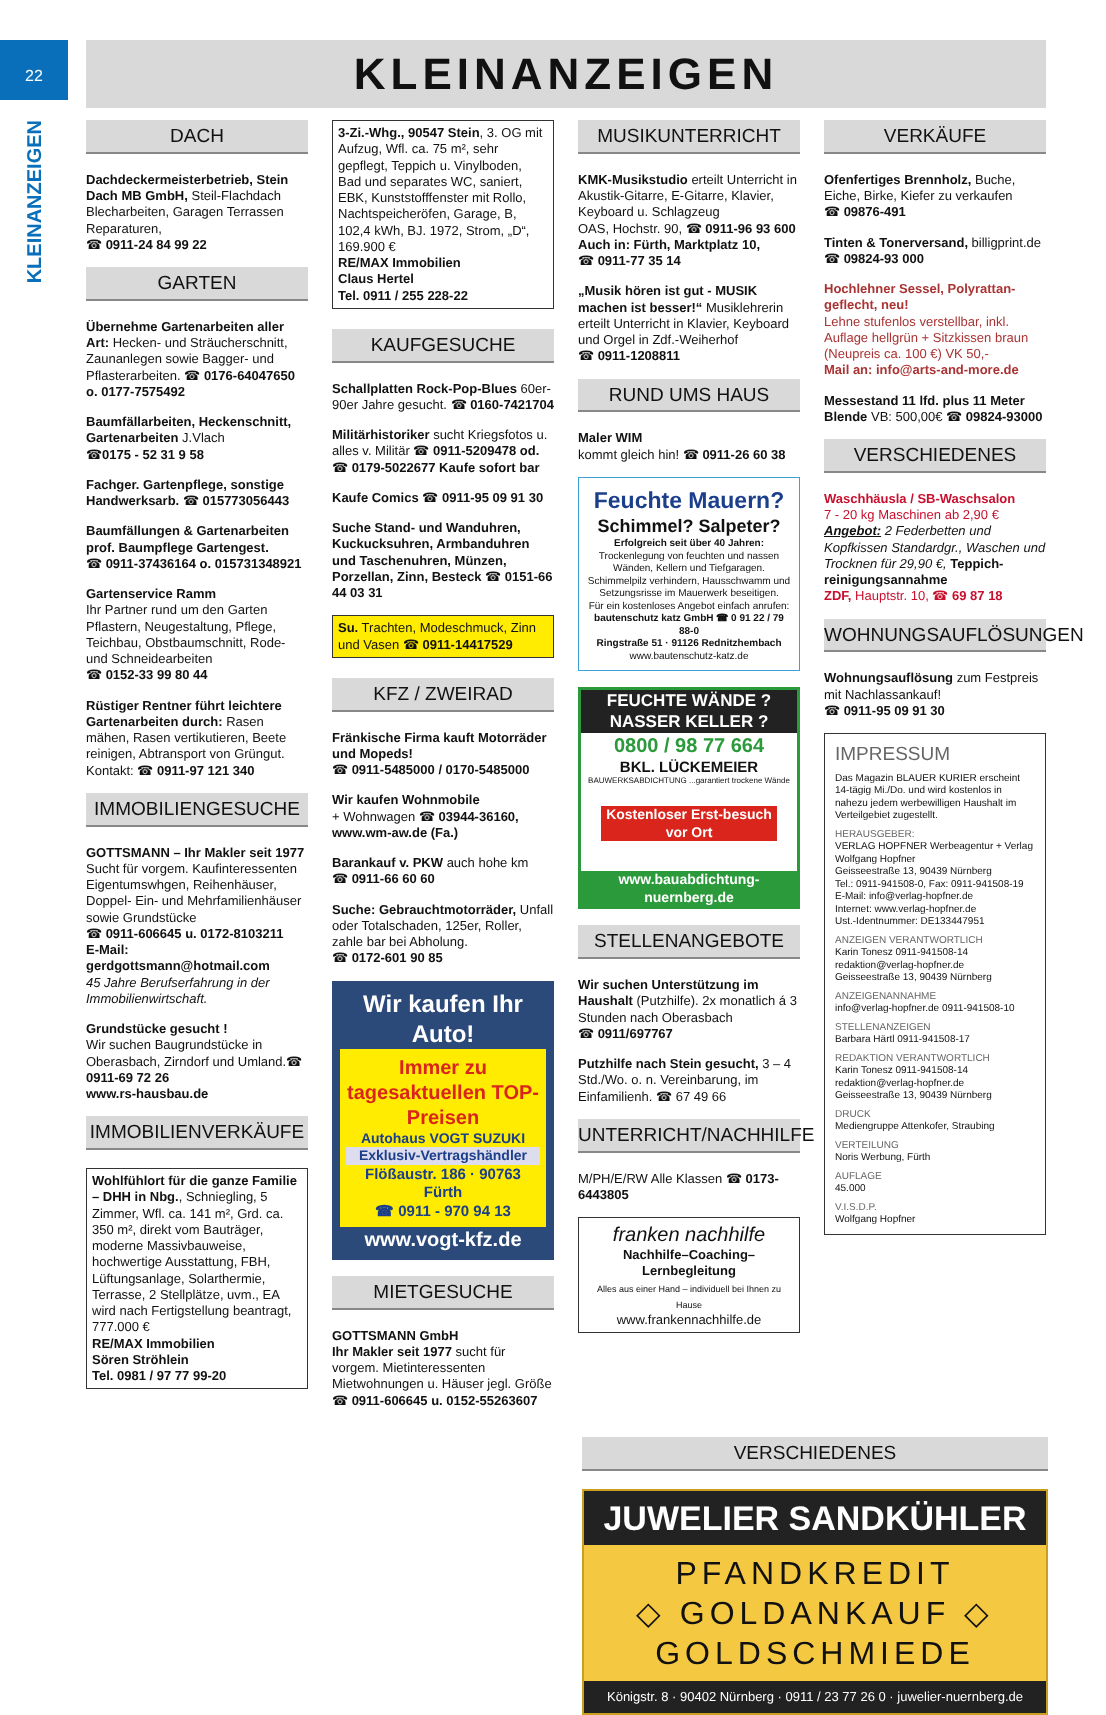22
KLEINANZEIGEN
KLEINANZEIGEN
DACH
Dachdeckermeisterbetrieb, Stein Dach MB GmbH, Steil-Flachdach Blecharbeiten, Garagen Terrassen Reparaturen,
☎ 0911-24 84 99 22
GARTEN
Übernehme Gartenarbeiten aller Art: Hecken- und Sträucherschnitt, Zaunanlegen sowie Bagger- und Pflasterarbeiten. ☎ 0176-64047650 o. 0177-7575492
Baumfällarbeiten, Heckenschnitt, Gartenarbeiten J.Vlach
☎0175 - 52 31 9 58
Fachger. Gartenpflege, sonstige Handwerksarb. ☎ 015773056443
Baumfällungen & Gartenarbeiten prof. Baumpflege Gartengest.
☎ 0911-37436164 o. 015731348921
Gartenservice Ramm
Ihr Partner rund um den Garten Pflastern, Neugestaltung, Pflege, Teichbau, Obstbaumschnitt, Rode- und Schneidearbeiten
☎ 0152-33 99 80 44
Rüstiger Rentner führt leichtere Gartenarbeiten durch: Rasen mähen, Rasen vertikutieren, Beete reinigen, Abtransport von Grüngut. Kontakt: ☎ 0911-97 121 340
IMMOBILIENGESUCHE
GOTTSMANN – Ihr Makler seit 1977 Sucht für vorgem. Kaufinteressenten Eigentumswhgen, Reihenhäuser, Doppel- Ein- und Mehrfamilienhäuser sowie Grundstücke
☎ 0911-606645 u. 0172-8103211
E-Mail: gerdgottsmann@hotmail.com
45 Jahre Berufserfahrung in der Immobilienwirtschaft.
Grundstücke gesucht !
Wir suchen Baugrundstücke in Oberasbach, Zirndorf und Umland.☎ 0911-69 72 26
www.rs-hausbau.de
IMMOBILIENVERKÄUFE
Wohlfühlort für die ganze Familie – DHH in Nbg., Schniegling, 5 Zimmer, Wfl. ca. 141 m², Grd. ca. 350 m², direkt vom Bauträger, moderne Massivbauweise, hochwertige Ausstattung, FBH, Lüftungsanlage, Solarthermie, Terrasse, 2 Stellplätze, uvm., EA wird nach Fertigstellung beantragt, 777.000 €
RE/MAX Immobilien
Sören Ströhlein
Tel. 0981 / 97 77 99-20
3-Zi.-Whg., 90547 Stein, 3. OG mit Aufzug, Wfl. ca. 75 m², sehr gepflegt, Teppich u. Vinylboden, Bad und separates WC, saniert, EBK, Kunststofffenster mit Rollo, Nachtspeicheröfen, Garage, B, 102,4 kWh, BJ. 1972, Strom, „D“, 169.900 €
RE/MAX Immobilien
Claus Hertel
Tel. 0911 / 255 228-22
KAUFGESUCHE
Schallplatten Rock-Pop-Blues 60er-90er Jahre gesucht. ☎ 0160-7421704
Militärhistoriker sucht Kriegsfotos u. alles v. Militär ☎ 0911-5209478 od. ☎ 0179-5022677 Kaufe sofort bar
Kaufe Comics ☎ 0911-95 09 91 30
Suche Stand- und Wanduhren, Kuckucksuhren, Armbanduhren und Taschenuhren, Münzen, Porzellan, Zinn, Besteck ☎ 0151-66 44 03 31
Su. Trachten, Modeschmuck, Zinn und Vasen ☎ 0911-14417529
KFZ / ZWEIRAD
Fränkische Firma kauft Motorräder und Mopeds!
☎ 0911-5485000 / 0170-5485000
Wir kaufen Wohnmobile
+ Wohnwagen ☎ 03944-36160, www.wm-aw.de (Fa.)
Barankauf v. PKW auch hohe km
☎ 0911-66 60 60
Suche: Gebrauchtmotorräder, Unfall oder Totalschaden, 125er, Roller, zahle bar bei Abholung.
☎ 0172-601 90 85
Wir kaufen Ihr Auto!
Immer zu tagesaktuellen TOP-Preisen
Autohaus VOGT SUZUKI
Exklusiv-Vertragshändler
Flößaustr. 186 · 90763 Fürth
☎ 0911 - 970 94 13
www.vogt-kfz.de
MIETGESUCHE
GOTTSMANN GmbH
Ihr Makler seit 1977 sucht für vorgem. Mietinteressenten Mietwohnungen u. Häuser jegl. Größe ☎ 0911-606645 u. 0152-55263607
MUSIKUNTERRICHT
KMK-Musikstudio erteilt Unterricht in Akustik-Gitarre, E-Gitarre, Klavier, Keyboard u. Schlagzeug
OAS, Hochstr. 90, ☎ 0911-96 93 600
Auch in: Fürth, Marktplatz 10,
☎ 0911-77 35 14
„Musik hören ist gut - MUSIK machen ist besser!“ Musiklehrerin erteilt Unterricht in Klavier, Keyboard und Orgel in Zdf.-Weiherhof
☎ 0911-1208811
RUND UMS HAUS
Maler WIM
kommt gleich hin! ☎ 0911-26 60 38
Feuchte Mauern?
Schimmel? Salpeter?
Erfolgreich seit über 40 Jahren:
Trockenlegung von feuchten und nassen Wänden, Kellern und Tiefgaragen. Schimmelpilz verhindern, Hausschwamm und Setzungsrisse im Mauerwerk beseitigen.
Für ein kostenloses Angebot einfach anrufen:
bautenschutz katz GmbH ☎ 0 91 22 / 79 88-0
Ringstraße 51 · 91126 Rednitzhembach
www.bautenschutz-katz.de
FEUCHTE WÄNDE ?
NASSER KELLER ?
0800 / 98 77 664
BKL. LÜCKEMEIER
BAUWERKSABDICHTUNG ...garantiert trockene Wände
Kostenloser Erst-besuch vor Ort
www.bauabdichtung-nuernberg.de
STELLENANGEBOTE
Wir suchen Unterstützung im Haushalt (Putzhilfe). 2x monatlich á 3 Stunden nach Oberasbach
☎ 0911/697767
Putzhilfe nach Stein gesucht, 3 – 4 Std./Wo. o. n. Vereinbarung, im Einfamilienh. ☎ 67 49 66
UNTERRICHT/NACHHILFE
M/PH/E/RW Alle Klassen ☎ 0173-6443805
franken nachhilfe
Nachhilfe–Coaching–Lernbegleitung
Alles aus einer Hand – individuell bei Ihnen zu Hause
www.frankennachhilfe.de
VERKÄUFE
Ofenfertiges Brennholz, Buche, Eiche, Birke, Kiefer zu verkaufen
☎ 09876-491
Tinten & Tonerversand, billigprint.de ☎ 09824-93 000
Hochlehner Sessel, Polyrattan-geflecht, neu!
Lehne stufenlos verstellbar, inkl. Auflage hellgrün + Sitzkissen braun (Neupreis ca. 100 €) VK 50,-
Mail an: info@arts-and-more.de
Messestand 11 lfd. plus 11 Meter Blende VB: 500,00€ ☎ 09824-93000
VERSCHIEDENES
Waschhäusla / SB-Waschsalon
7 - 20 kg Maschinen ab 2,90 €
Angebot: 2 Federbetten und Kopfkissen Standardgr., Waschen und Trocknen für 29,90 €, Teppich-reinigungsannahme
ZDF, Hauptstr. 10, ☎ 69 87 18
WOHNUNGSAUFLÖSUNGEN
Wohnungsauflösung zum Festpreis mit Nachlassankauf!
☎ 0911-95 09 91 30
IMPRESSUM
Das Magazin BLAUER KURIER erscheint 14-tägig Mi./Do. und wird kostenlos in nahezu jedem werbewilligen Haushalt im Verteilgebiet zugestellt.
HERAUSGEBER:
VERLAG HOPFNER Werbeagentur + Verlag
Wolfgang Hopfner
Geisseestraße 13, 90439 Nürnberg
Tel.: 0911-941508-0, Fax: 0911-941508-19
E-Mail: info@verlag-hopfner.de
Internet: www.verlag-hopfner.de
Ust.-Identnummer: DE133447951
ANZEIGEN VERANTWORTLICH
Karin Tonesz 0911-941508-14
redaktion@verlag-hopfner.de
Geisseestraße 13, 90439 Nürnberg
ANZEIGENANNAHME
info@verlag-hopfner.de 0911-941508-10
STELLENANZEIGEN
Barbara Härtl 0911-941508-17
REDAKTION VERANTWORTLICH
Karin Tonesz 0911-941508-14
redaktion@verlag-hopfner.de
Geisseestraße 13, 90439 Nürnberg
DRUCK
Mediengruppe Attenkofer, Straubing
VERTEILUNG
Noris Werbung, Fürth
AUFLAGE
45.000
V.I.S.D.P.
Wolfgang Hopfner
VERSCHIEDENES
JUWELIER SANDKÜHLER
PFANDKREDIT
◇ GOLDANKAUF ◇
GOLDSCHMIEDE
Königstr. 8 · 90402 Nürnberg · 0911 / 23 77 26 0 · juwelier-nuernberg.de